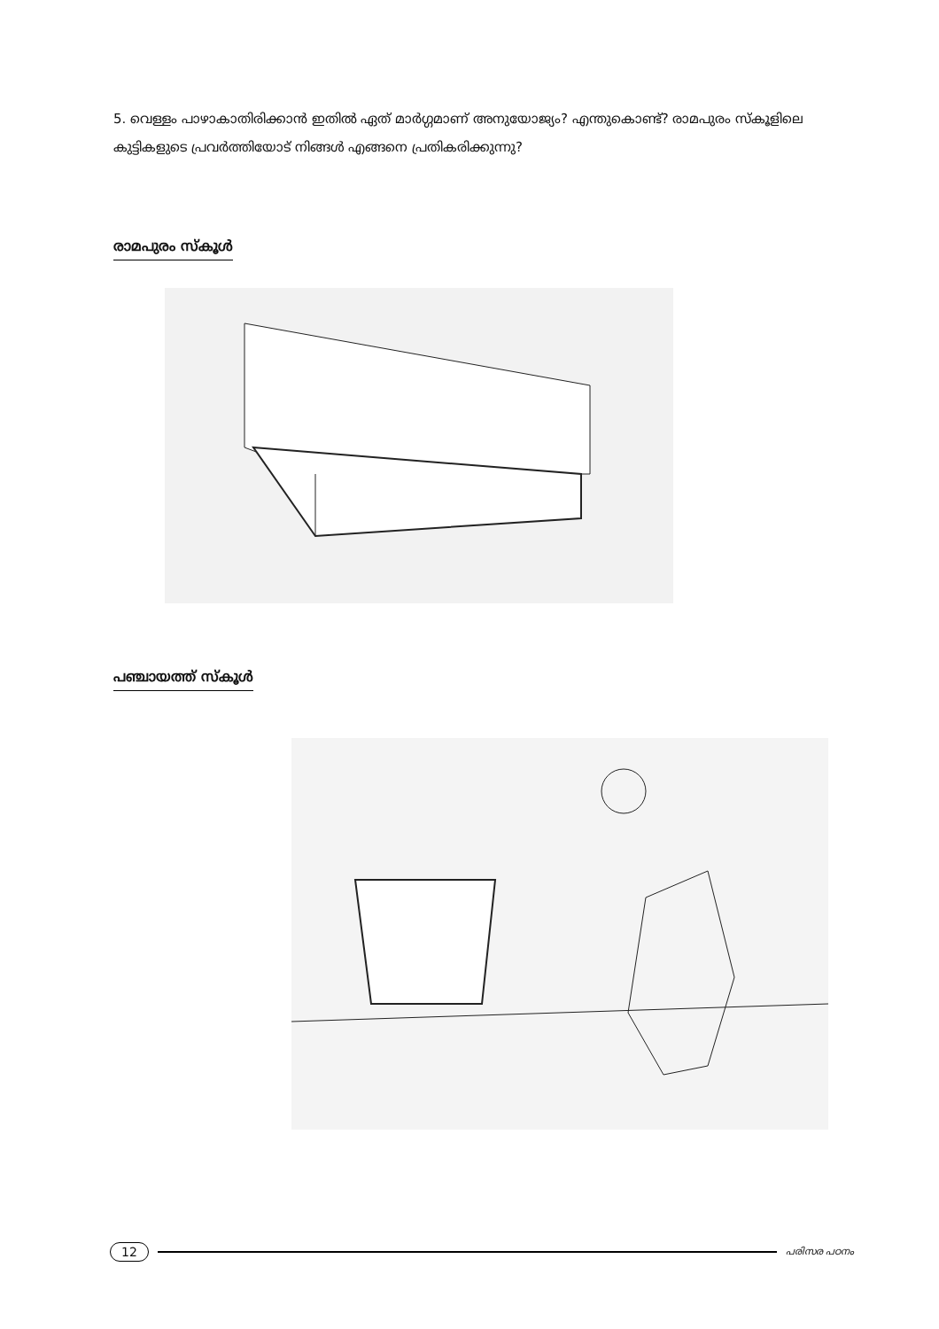5. വെള്ളം പാഴാകാതിരിക്കാൻ ഇതിൽ ഏത് മാർഗ്ഗമാണ് അനുയോജ്യം? എന്തുകൊണ്ട്? രാമപുരം സ്കൂളിലെ കുട്ടികളുടെ പ്രവർത്തിയോട് നിങ്ങൾ എങ്ങനെ പ്രതികരിക്കുന്നു?
രാമപുരം സ്കൂൾ
പഞ്ചായത്ത് സ്കൂൾ
12 പരിസര പഠനം